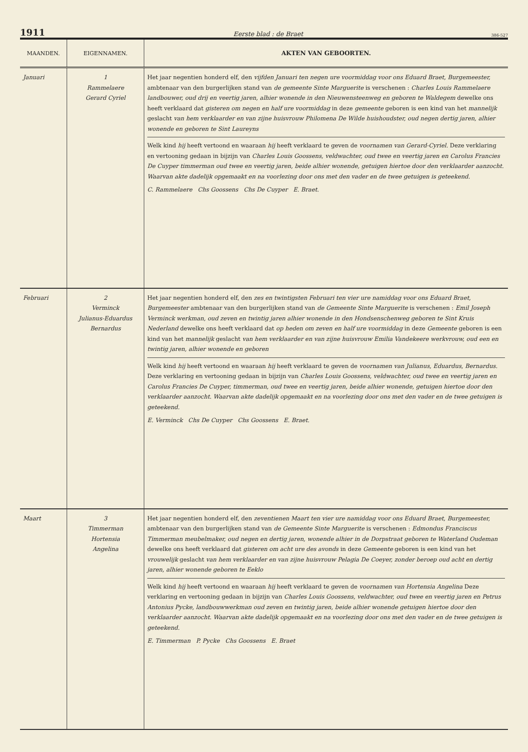1911 Eerste blad : de Braet 386-527
| MAANDEN. | EIGENNAMEN. | AKTEN VAN GEBOORTEN. |
| --- | --- | --- |
| Januari | 1 Rammelaere Gerard Cyriel | Het jaar negentien honderd elf, den vijfden Januari ten negen ure voormiddag voor ons Eduard Braet, Burgemeester, ambtenaar van den burgerlijken stand van de gemeente Sinte Marguerite is verschenen : Charles Louis Rammelaere landbouwer, oud drij en veertig jaren, alhier wonende in den Nieuwensteenweg en geboren te Waldegem dewelke ons heeft verklaard dat gisteren om negen en half ure voormiddag in deze gemeente geboren is een kind van het mannelijk geslacht van hem verklaarder en van zijne huisvrouw Philomena De Wilde huishoudster, oud negen dertig jaren, alhier wonende en geboren te Sint Laureyns Welk kind hij heeft vertoond en waaraan hij heeft verklaard te geven de voornamen van Gerard-Cyriel. Deze verklaring en vertooning gedaan in bijzijn van Charles Louis Goossens, veldwachter, oud twee en veertig jaren en Carolus Francies De Cuyper timmerman oud twee en veertig jaren, beide alhier wonende, getuigen hiertoe door den verklaarder aanzocht. Waarvan akte dadelijk opgemaakt en na voorlezing door ons met den vader en de twee getuigen is geteekend. C. Rammelaere Chs Goossens Chs De Cuyper E. Braet. |
| Februari | 2 Verminck Julianus-Eduardus Bernardus | Het jaar negentien honderd elf, den zes en twintigsten Februari ten vier ure namiddag voor ons Eduard Braet, Burgemeester ambtenaar van den burgerlijken stand van de Gemeente Sinte Marguerite is verschenen : Emil Joseph Verminck werkman, oud zeven en twintig jaren alhier wonende in den Hondsenschenweg geboren te Sint Kruis Nederland dewelke ons heeft verklaard dat op heden om zeven en half ure voormiddag in deze Gemeente geboren is een kind van het mannelijk geslacht van hem verklaarder en van zijne huisvrouw Emilia Vandekeere werkvrouw, oud een en twintig jaren, alhier wonende en geboren Welk kind hij heeft vertoond en waaraan hij heeft verklaard te geven de voornamen van Julianus, Eduardus, Bernardus. Deze verklaring en vertooning gedaan in bijzijn van Charles Louis Goossens, veldwachter, oud twee en veertig jaren en Carolus Francies De Cuyper, timmerman, oud twee en veertig jaren, beide alhier wonende, getuigen hiertoe door den verklaarder aanzocht. Waarvan akte dadelijk opgemaakt en na voorlezing door ons met den vader en de twee getuigen is geteekend. E. Verminck Chs De Cuyper Chs Goossens E. Braet. |
| Maart | 3 Timmerman Hortensia Angelina | Het jaar negentien honderd elf, den zeventienen Maart ten vier ure namiddag voor ons Eduard Braet, Burgemeester, ambtenaar van den burgerlijken stand van de Gemeente Sinte Marguerite is verschenen : Edmondus Franciscus Timmerman meubelmaker, oud negen en dertig jaren, wonende alhier in de Dorpstraat geboren te Waterland Oudeman dewelke ons heeft verklaard dat gisteren om acht ure des avonds in deze Gemeente geboren is een kind van het vrouwelijk geslacht van hem verklaarder en van zijne huisvrouw Pelagia De Coeyer, zonder beroep oud acht en dertig jaren, alhier wonende geboren te Eeklo Welk kind hij heeft vertoond en waaraan hij heeft verklaard te geven de voornamen van Hortensia Angelina Deze verklaring en vertooning gedaan in bijzijn van Charles Louis Goossens, veldwachter, oud twee en veertig jaren en Petrus Antonius Pycke, landbouwwerkman oud zeven en twintig jaren, beide alhier wonende getuigen hiertoe door den verklaarder aanzocht. Waarvan akte dadelijk opgemaakt en na voorlezing door ons met den vader en de twee getuigen is geteekend. E. Timmerman P. Pycke Chs Goossens E. Braet |